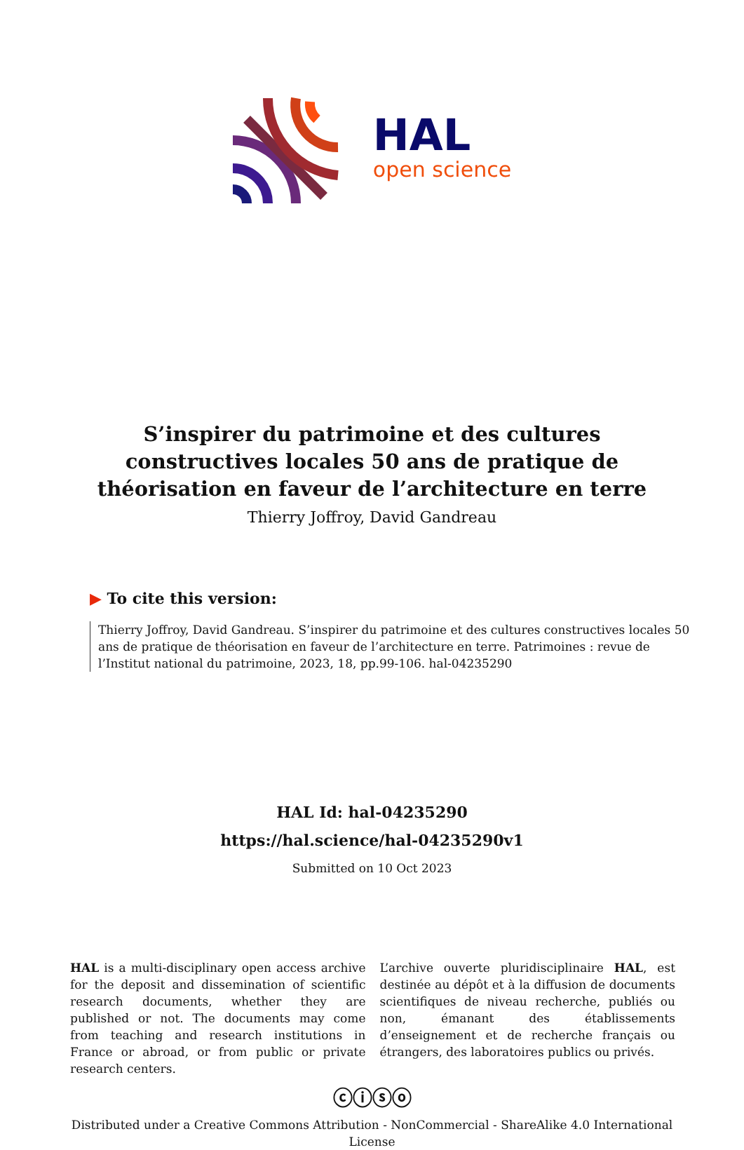HAL
open science
S’inspirer du patrimoine et des cultures constructives locales 50 ans de pratique de théorisation en faveur de l’architecture en terre
Thierry Joffroy, David Gandreau
▶ To cite this version:
Thierry Joffroy, David Gandreau. S’inspirer du patrimoine et des cultures constructives locales 50 ans de pratique de théorisation en faveur de l’architecture en terre. Patrimoines : revue de l’Institut national du patrimoine, 2023, 18, pp.99-106. hal-04235290
HAL Id: hal-04235290
https://hal.science/hal-04235290v1
Submitted on 10 Oct 2023
HAL is a multi-disciplinary open access archive for the deposit and dissemination of scientific research documents, whether they are published or not. The documents may come from teaching and research institutions in France or abroad, or from public or private research centers.
L’archive ouverte pluridisciplinaire HAL, est destinée au dépôt et à la diffusion de documents scientifiques de niveau recherche, publiés ou non, émanant des établissements d’enseignement et de recherche français ou étrangers, des laboratoires publics ou privés.
ⓒⓘⓢⓞ
Distributed under a Creative Commons Attribution - NonCommercial - ShareAlike 4.0 International License